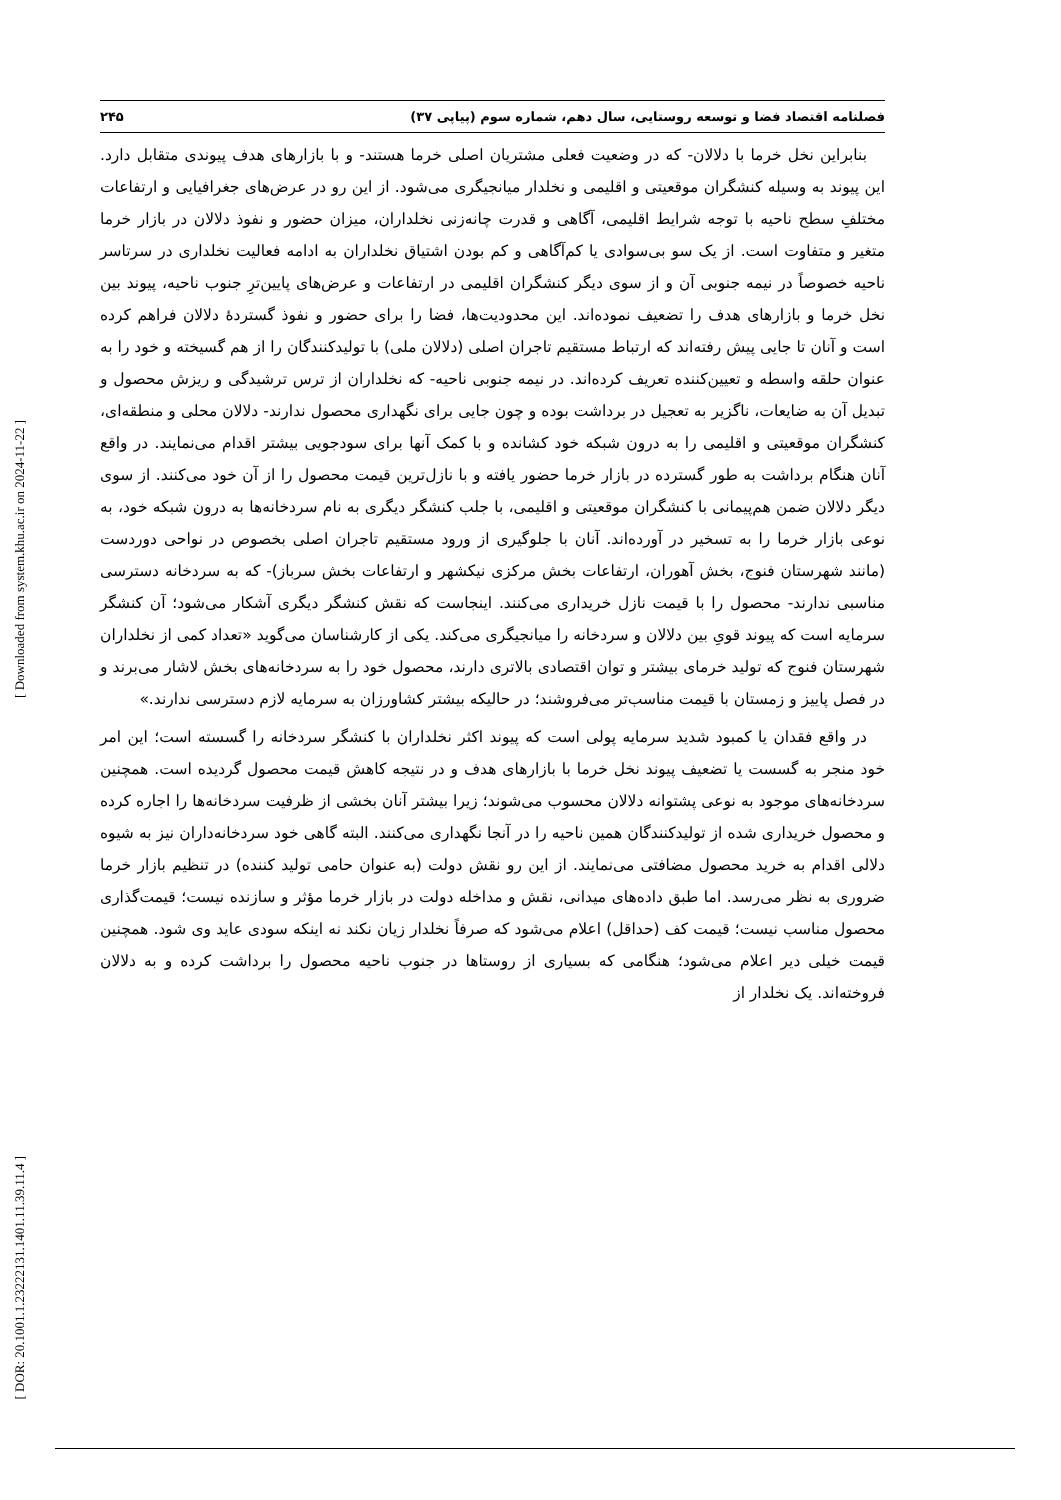[ Downloaded from system.khu.ac.ir on 2024-11-22 ]
[ DOR: 20.1001.1.23222131.1401.11.39.11.4 ]
فصلنامه اقتصاد فضا و توسعه روستایی، سال دهم، شماره سوم (پیاپی ۳۷) ۲۴۵
بنابراین نخل خرما با دلالان- که در وضعیت فعلی مشتریان اصلی خرما هستند- و با بازارهای هدف پیوندی متقابل دارد. این پیوند به وسیله کنشگران موقعیتی و اقلیمی و نخلدار میانجیگری می‌شود. از این رو در عرض‌های جغرافیایی و ارتفاعات مختلفِ سطح ناحیه با توجه شرایط اقلیمی، آگاهی و قدرت چانه‌زنی نخلداران، میزان حضور و نفوذ دلالان در بازار خرما متغیر و متفاوت است. از یک سو بی‌سوادی یا کم‌آگاهی و کم بودن اشتیاق نخلداران به ادامه فعالیت نخلداری در سرتاسر ناحیه خصوصاً در نیمه جنوبی آن و از سوی دیگر کنشگران اقلیمی در ارتفاعات و عرض‌های پایین‌ترِ جنوب ناحیه، پیوند بین نخل خرما و بازارهای هدف را تضعیف نموده‌اند. این محدودیت‌ها، فضا را برای حضور و نفوذ گستردهٔ دلالان فراهم کرده است و آنان تا جایی پیش رفته‌اند که ارتباط مستقیم تاجران اصلی (دلالان ملی) با تولیدکنندگان را از هم گسیخته و خود را به عنوان حلقه واسطه و تعیین‌کننده تعریف کرده‌اند. در نیمه جنوبی ناحیه- که نخلداران از ترس ترشیدگی و ریزش محصول و تبدیل آن به ضایعات، ناگزیر به تعجیل در برداشت بوده و چون جایی برای نگهداری محصول ندارند- دلالان محلی و منطقه‌ای، کنشگران موقعیتی و اقلیمی را به درون شبکه خود کشانده و با کمک آنها برای سودجویی بیشتر اقدام می‌نمایند. در واقع آنان هنگام برداشت به طور گسترده در بازار خرما حضور یافته و با نازل‌ترین قیمت محصول را از آن خود می‌کنند. از سوی دیگر دلالان ضمن هم‌پیمانی با کنشگران موقعیتی و اقلیمی، با جلب کنشگر دیگری به نام سردخانه‌ها به درون شبکه خود، به نوعی بازار خرما را به تسخیر در آورده‌اند. آنان با جلوگیری از ورود مستقیم تاجران اصلی بخصوص در نواحی دوردست (مانند شهرستان فنوج، بخش آهوران، ارتفاعات بخش مرکزی نیکشهر و ارتفاعات بخش سرباز)- که به سردخانه دسترسی مناسبی ندارند- محصول را با قیمت نازل خریداری می‌کنند. اینجاست که نقش کنشگر دیگری آشکار می‌شود؛ آن کنشگر سرمایه است که پیوند قویِ بین دلالان و سردخانه را میانجیگری می‌کند. یکی از کارشناسان می‌گوید «تعداد کمی از نخلداران شهرستان فنوج که تولید خرمای بیشتر و توان اقتصادی بالاتری دارند، محصول خود را به سردخانه‌های بخش لاشار می‌برند و در فصل پاییز و زمستان با قیمت مناسب‌تر می‌فروشند؛ در حالیکه بیشتر کشاورزان به سرمایه لازم دسترسی ندارند.»
در واقع فقدان یا کمبود شدید سرمایه پولی است که پیوند اکثر نخلداران با کنشگر سردخانه را گسسته است؛ این امر خود منجر به گسست یا تضعیف پیوند نخل خرما با بازارهای هدف و در نتیجه کاهش قیمت محصول گردیده است. همچنین سردخانه‌های موجود به نوعی پشتوانه دلالان محسوب می‌شوند؛ زیرا بیشتر آنان بخشی از ظرفیت سردخانه‌ها را اجاره کرده و محصول خریداری شده از تولیدکنندگان همین ناحیه را در آنجا نگهداری می‌کنند. البته گاهی خود سردخانه‌داران نیز به شیوه دلالی اقدام به خرید محصول مضافتی می‌نمایند. از این رو نقش دولت (به عنوان حامی تولید کننده) در تنظیم بازار خرما ضروری به نظر می‌رسد. اما طبق داده‌های میدانی، نقش و مداخله دولت در بازار خرما مؤثر و سازنده نیست؛ قیمت‌گذاری محصول مناسب نیست؛ قیمت کف (حداقل) اعلام می‌شود که صرفاً نخلدار زیان نکند نه اینکه سودی عاید وی شود. همچنین قیمت خیلی دیر اعلام می‌شود؛ هنگامی که بسیاری از روستاها در جنوب ناحیه محصول را برداشت کرده و به دلالان فروخته‌اند. یک نخلدار از